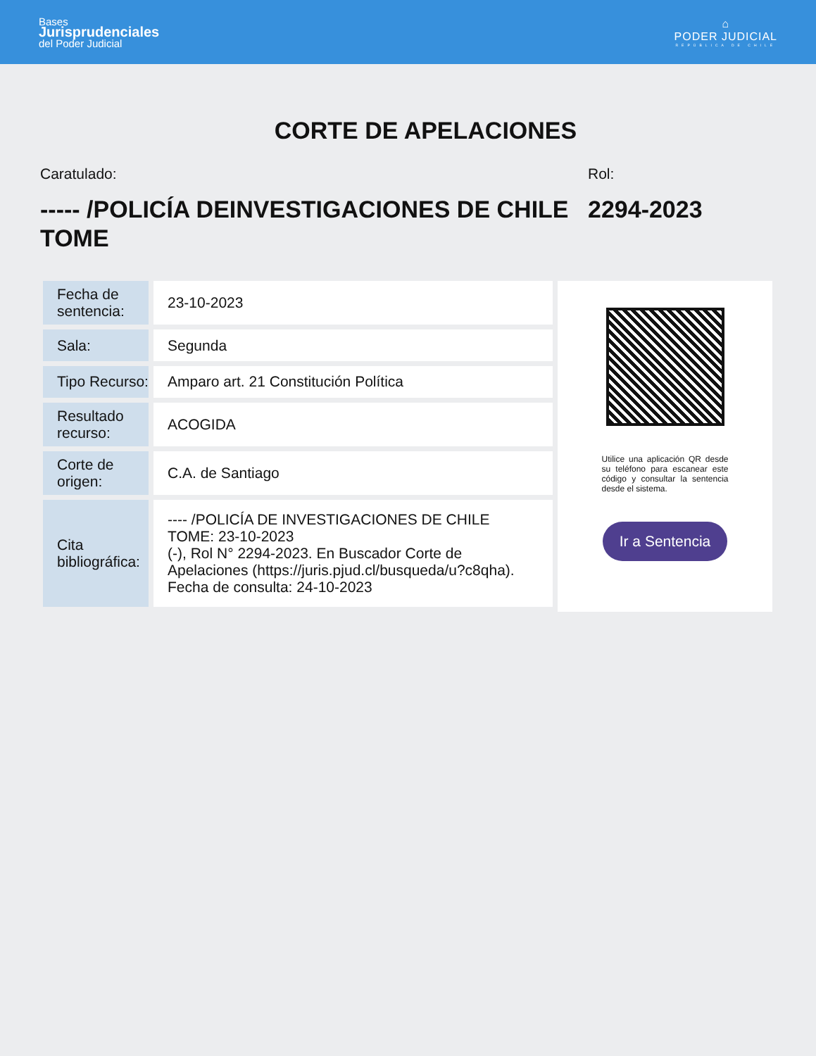Bases
Jurisprudenciales
del Poder Judicial
⌂
PODER JUDICIAL
REPÚBLICA DE CHILE
CORTE DE APELACIONES
Caratulado:
----- /POLICÍA DEINVESTIGACIONES DE CHILE TOME
Rol:
2294-2023
| Fecha de sentencia: | 23-10-2023 |
| Sala: | Segunda |
| Tipo Recurso: | Amparo art. 21 Constitución Política |
| Resultado recurso: | ACOGIDA |
| Corte de origen: | C.A. de Santiago |
| Cita bibliográfica: | ---- /POLICÍA DE INVESTIGACIONES DE CHILE TOME: 23-10-2023 (-), Rol N° 2294-2023. En Buscador Corte de Apelaciones (https://juris.pjud.cl/busqueda/u?c8qha). Fecha de consulta: 24-10-2023 |
Utilice una aplicación QR desde su teléfono para escanear este código y consultar la sentencia desde el sistema.
Ir a Sentencia